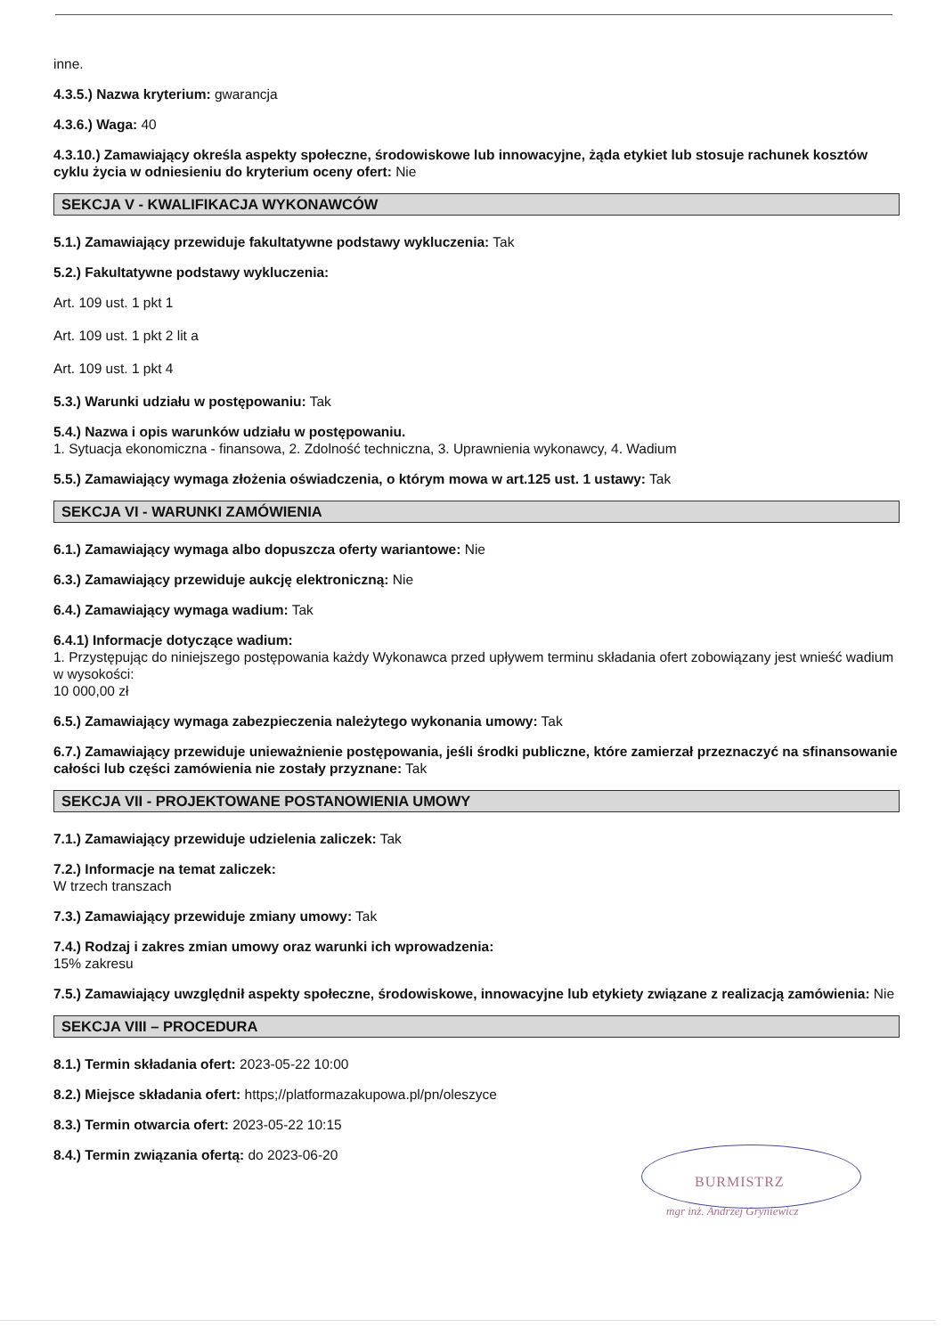inne.
4.3.5.) Nazwa kryterium: gwarancja
4.3.6.) Waga: 40
4.3.10.) Zamawiający określa aspekty społeczne, środowiskowe lub innowacyjne, żąda etykiet lub stosuje rachunek kosztów cyklu życia w odniesieniu do kryterium oceny ofert: Nie
SEKCJA V - KWALIFIKACJA WYKONAWCÓW
5.1.) Zamawiający przewiduje fakultatywne podstawy wykluczenia: Tak
5.2.) Fakultatywne podstawy wykluczenia:
Art. 109 ust. 1 pkt 1
Art. 109 ust. 1 pkt 2 lit a
Art. 109 ust. 1 pkt 4
5.3.) Warunki udziału w postępowaniu: Tak
5.4.) Nazwa i opis warunków udziału w postępowaniu.
1. Sytuacja ekonomiczna - finansowa, 2. Zdolność techniczna, 3. Uprawnienia wykonawcy, 4. Wadium
5.5.) Zamawiający wymaga złożenia oświadczenia, o którym mowa w art.125 ust. 1 ustawy: Tak
SEKCJA VI - WARUNKI ZAMÓWIENIA
6.1.) Zamawiający wymaga albo dopuszcza oferty wariantowe: Nie
6.3.) Zamawiający przewiduje aukcję elektroniczną: Nie
6.4.) Zamawiający wymaga wadium: Tak
6.4.1) Informacje dotyczące wadium:
1. Przystępując do niniejszego postępowania każdy Wykonawca przed upływem terminu składania ofert zobowiązany jest wnieść wadium w wysokości:
10 000,00 zł
6.5.) Zamawiający wymaga zabezpieczenia należytego wykonania umowy: Tak
6.7.) Zamawiający przewiduje unieważnienie postępowania, jeśli środki publiczne, które zamierzał przeznaczyć na sfinansowanie całości lub części zamówienia nie zostały przyznane: Tak
SEKCJA VII - PROJEKTOWANE POSTANOWIENIA UMOWY
7.1.) Zamawiający przewiduje udzielenia zaliczek: Tak
7.2.) Informacje na temat zaliczek:
W trzech transzach
7.3.) Zamawiający przewiduje zmiany umowy: Tak
7.4.) Rodzaj i zakres zmian umowy oraz warunki ich wprowadzenia:
15% zakresu
7.5.) Zamawiający uwzględnił aspekty społeczne, środowiskowe, innowacyjne lub etykiety związane z realizacją zamówienia: Nie
SEKCJA VIII – PROCEDURA
8.1.) Termin składania ofert: 2023-05-22 10:00
8.2.) Miejsce składania ofert: https;//platformazakupowa.pl/pn/oleszyce
8.3.) Termin otwarcia ofert: 2023-05-22 10:15
8.4.) Termin związania ofertą: do 2023-06-20
BURMISTRZ
mgr inż. Andrzej Gryniewicz